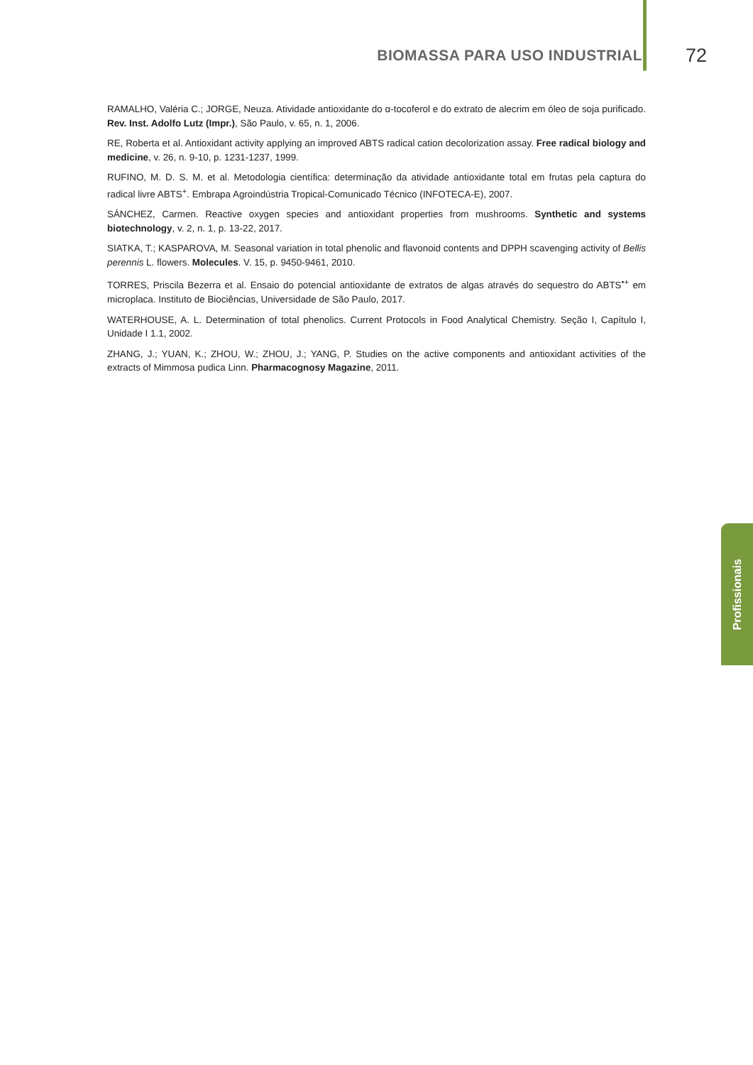BIOMASSA PARA USO INDUSTRIAL 72
RAMALHO, Valéria C.; JORGE, Neuza. Atividade antioxidante do α-tocoferol e do extrato de alecrim em óleo de soja purificado. Rev. Inst. Adolfo Lutz (Impr.), São Paulo, v. 65, n. 1, 2006.
RE, Roberta et al. Antioxidant activity applying an improved ABTS radical cation decolorization assay. Free radical biology and medicine, v. 26, n. 9-10, p. 1231-1237, 1999.
RUFINO, M. D. S. M. et al. Metodologia científica: determinação da atividade antioxidante total em frutas pela captura do radical livre ABTS<sup>+</sup>. Embrapa Agroindústria Tropical-Comunicado Técnico (INFOTECA-E), 2007.
SÁNCHEZ, Carmen. Reactive oxygen species and antioxidant properties from mushrooms. Synthetic and systems biotechnology, v. 2, n. 1, p. 13-22, 2017.
SIATKA, T.; KASPAROVA, M. Seasonal variation in total phenolic and flavonoid contents and DPPH scavenging activity of Bellis perennis L. flowers. Molecules. V. 15, p. 9450-9461, 2010.
TORRES, Priscila Bezerra et al. Ensaio do potencial antioxidante de extratos de algas através do sequestro do ABTS<sup>•+</sup> em microplaca. Instituto de Biociências, Universidade de São Paulo, 2017.
WATERHOUSE, A. L. Determination of total phenolics. Current Protocols in Food Analytical Chemistry. Seção I, Capítulo I, Unidade I 1.1, 2002.
ZHANG, J.; YUAN, K.; ZHOU, W.; ZHOU, J.; YANG, P. Studies on the active components and antioxidant activities of the extracts of Mimmosa pudica Linn. Pharmacognosy Magazine, 2011.
Profissionais